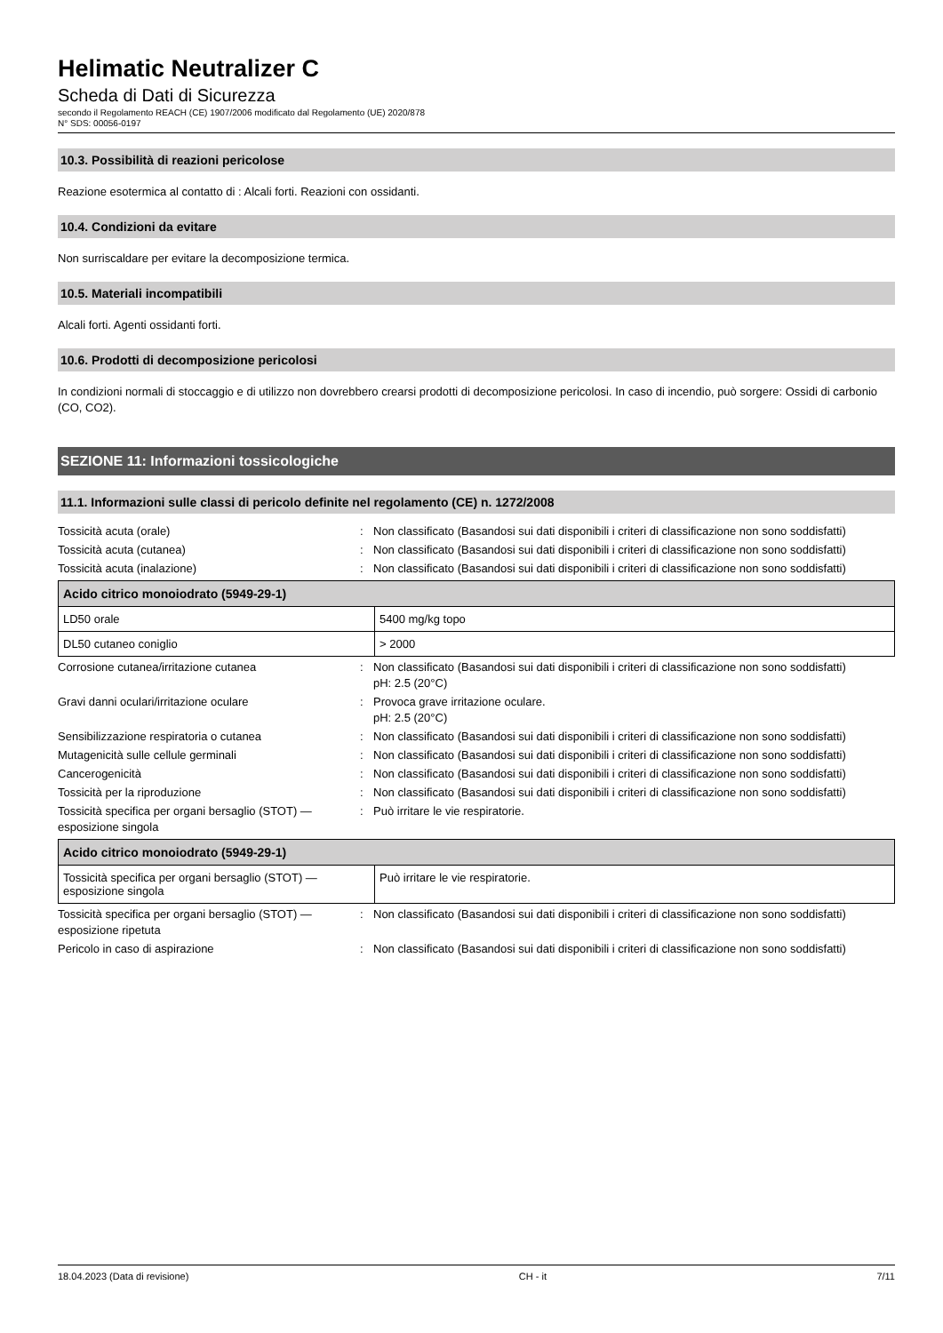Helimatic Neutralizer C
Scheda di Dati di Sicurezza
secondo il Regolamento REACH (CE) 1907/2006 modificato dal Regolamento (UE) 2020/878
N° SDS: 00056-0197
10.3. Possibilità di reazioni pericolose
Reazione esotermica al contatto di : Alcali forti. Reazioni con ossidanti.
10.4. Condizioni da evitare
Non surriscaldare per evitare la decomposizione termica.
10.5. Materiali incompatibili
Alcali forti. Agenti ossidanti forti.
10.6. Prodotti di decomposizione pericolosi
In condizioni normali di stoccaggio e di utilizzo non dovrebbero crearsi prodotti di decomposizione pericolosi. In caso di incendio, può sorgere: Ossidi di carbonio (CO, CO2).
SEZIONE 11: Informazioni tossicologiche
11.1. Informazioni sulle classi di pericolo definite nel regolamento (CE) n. 1272/2008
Tossicità acuta (orale) : Non classificato (Basandosi sui dati disponibili i criteri di classificazione non sono soddisfatti)
Tossicità acuta (cutanea) : Non classificato (Basandosi sui dati disponibili i criteri di classificazione non sono soddisfatti)
Tossicità acuta (inalazione) : Non classificato (Basandosi sui dati disponibili i criteri di classificazione non sono soddisfatti)
| Acido citrico monoiodrato (5949-29-1) | |
| --- | --- |
| LD50 orale | 5400 mg/kg topo |
| DL50 cutaneo coniglio | > 2000 |
Corrosione cutanea/irritazione cutanea : Non classificato (Basandosi sui dati disponibili i criteri di classificazione non sono soddisfatti)
pH: 2.5 (20°C)
Gravi danni oculari/irritazione oculare : Provoca grave irritazione oculare.
pH: 2.5 (20°C)
Sensibilizzazione respiratoria o cutanea : Non classificato (Basandosi sui dati disponibili i criteri di classificazione non sono soddisfatti)
Mutagenicità sulle cellule germinali : Non classificato (Basandosi sui dati disponibili i criteri di classificazione non sono soddisfatti)
Cancerogenicità : Non classificato (Basandosi sui dati disponibili i criteri di classificazione non sono soddisfatti)
Tossicità per la riproduzione : Non classificato (Basandosi sui dati disponibili i criteri di classificazione non sono soddisfatti)
Tossicità specifica per organi bersaglio (STOT) — esposizione singola
: Può irritare le vie respiratorie.
| Acido citrico monoiodrato (5949-29-1) | |
| --- | --- |
| Tossicità specifica per organi bersaglio (STOT) — esposizione singola | Può irritare le vie respiratorie. |
Tossicità specifica per organi bersaglio (STOT) — esposizione ripetuta
: Non classificato (Basandosi sui dati disponibili i criteri di classificazione non sono soddisfatti)
Pericolo in caso di aspirazione : Non classificato (Basandosi sui dati disponibili i criteri di classificazione non sono soddisfatti)
18.04.2023 (Data di revisione) CH - it 7/11